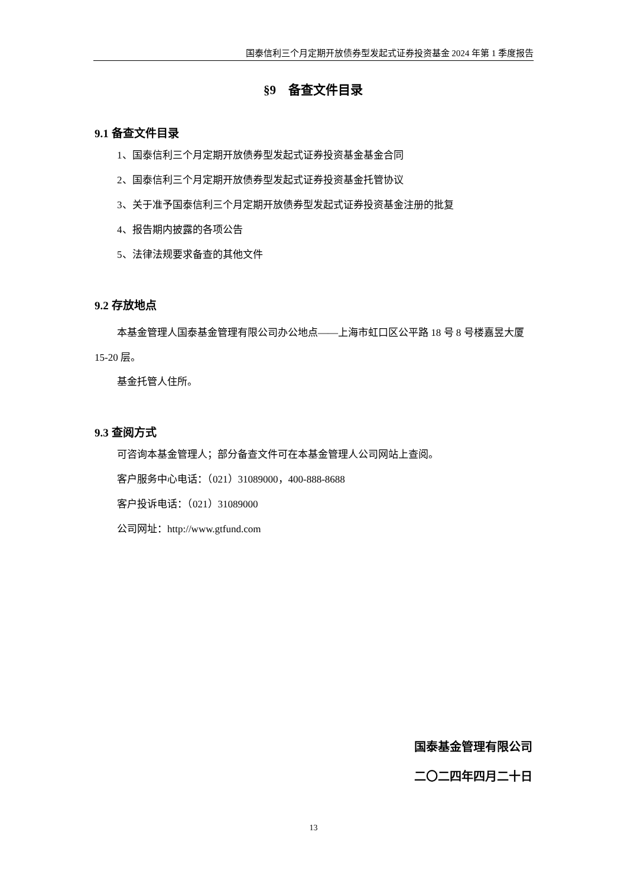国泰信利三个月定期开放债券型发起式证券投资基金 2024 年第 1 季度报告
§9　备查文件目录
9.1 备查文件目录
1、国泰信利三个月定期开放债券型发起式证券投资基金基金合同
2、国泰信利三个月定期开放债券型发起式证券投资基金托管协议
3、关于准予国泰信利三个月定期开放债券型发起式证券投资基金注册的批复
4、报告期内披露的各项公告
5、法律法规要求备查的其他文件
9.2 存放地点
本基金管理人国泰基金管理有限公司办公地点——上海市虹口区公平路 18 号 8 号楼嘉昱大厦 15-20 层。
基金托管人住所。
9.3 查阅方式
可咨询本基金管理人；部分备查文件可在本基金管理人公司网站上查阅。
客户服务中心电话：（021）31089000，400-888-8688
客户投诉电话：（021）31089000
公司网址：http://www.gtfund.com
国泰基金管理有限公司
二〇二四年四月二十日
13